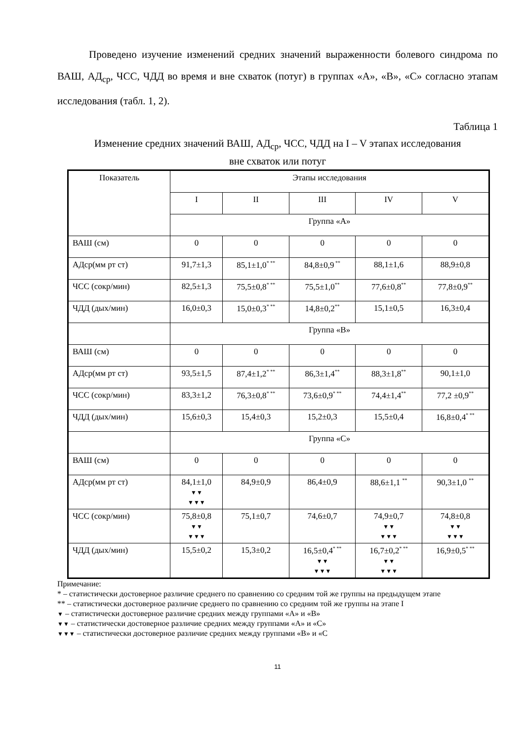Проведено изучение изменений средних значений выраженности болевого синдрома по ВАШ, АД<sub>ср</sub>, ЧСС, ЧДД во время и вне схваток (потуг) в группах «А», «В», «С» согласно этапам исследования (табл. 1, 2).
Таблица 1
Изменение средних значений ВАШ, АД<sub>ср</sub>, ЧСС, ЧДД на I – V этапах исследования
вне схваток или потуг
| Показатель | Этапы исследования | | | | |
| --- | --- | --- | --- | --- | --- |
| | I | II | III | IV | V |
| | Группа «А» | | | | |
| ВАШ (см) | 0 | 0 | 0 | 0 | 0 |
| АДср(мм рт ст) | 91,7±1,3 | 85,1±1,0<sup>* **</sup> | 84,8±0,9<sup>**</sup> | 88,1±1,6 | 88,9±0,8 |
| ЧСС (сокр/мин) | 82,5±1,3 | 75,5±0,8<sup>* **</sup> | 75,5±1,0<sup>**</sup> | 77,6±0,8<sup>**</sup> | 77,8±0,9<sup>**</sup> |
| ЧДД (дых/мин) | 16,0±0,3 | 15,0±0,3<sup>* **</sup> | 14,8±0,2<sup>**</sup> | 15,1±0,5 | 16,3±0,4 |
| | Группа «В» | | | | |
| ВАШ (см) | 0 | 0 | 0 | 0 | 0 |
| АДср(мм рт ст) | 93,5±1,5 | 87,4±1,2<sup>* **</sup> | 86,3±1,4<sup>**</sup> | 88,3±1,8<sup>**</sup> | 90,1±1,0 |
| ЧСС (сокр/мин) | 83,3±1,2 | 76,3±0,8<sup>* **</sup> | 73,6±0,9<sup>* **</sup> | 74,4±1,4<sup>**</sup> | 77,2 ±0,9<sup>**</sup> |
| ЧДД (дых/мин) | 15,6±0,3 | 15,4±0,3 | 15,2±0,3 | 15,5±0,4 | 16,8±0,4<sup>* **</sup> |
| | Группа «С» | | | | |
| ВАШ (см) | 0 | 0 | 0 | 0 | 0 |
| АДср(мм рт ст) | 84,1±1,0 ▼▼ ▼▼▼ | 84,9±0,9 | 86,4±0,9 | 88,6±1,1 <sup>**</sup> | 90,3±1,0 <sup>**</sup> |
| ЧСС (сокр/мин) | 75,8±0,8 ▼▼ ▼▼▼ | 75,1±0,7 | 74,6±0,7 | 74,9±0,7 ▼▼ ▼▼▼ | 74,8±0,8 ▼▼ ▼▼▼ |
| ЧДД (дых/мин) | 15,5±0,2 | 15,3±0,2 | 16,5±0,4<sup>* **</sup> ▼▼ ▼▼▼ | 16,7±0,2<sup>* **</sup> ▼▼ ▼▼▼ | 16,9±0,5<sup>* **</sup> |
Примечание:
* – статистически достоверное различие среднего по сравнению со средним той же группы на предыдущем этапе
** – статистически достоверное различие среднего по сравнению со средним той же группы на этапе I
▼ – статистически достоверное различие средних между группами «А» и «В»
▼▼ – статистически достоверное различие средних между группами «А» и «С»
▼▼▼ – статистически достоверное различие средних между группами «В» и «С
11